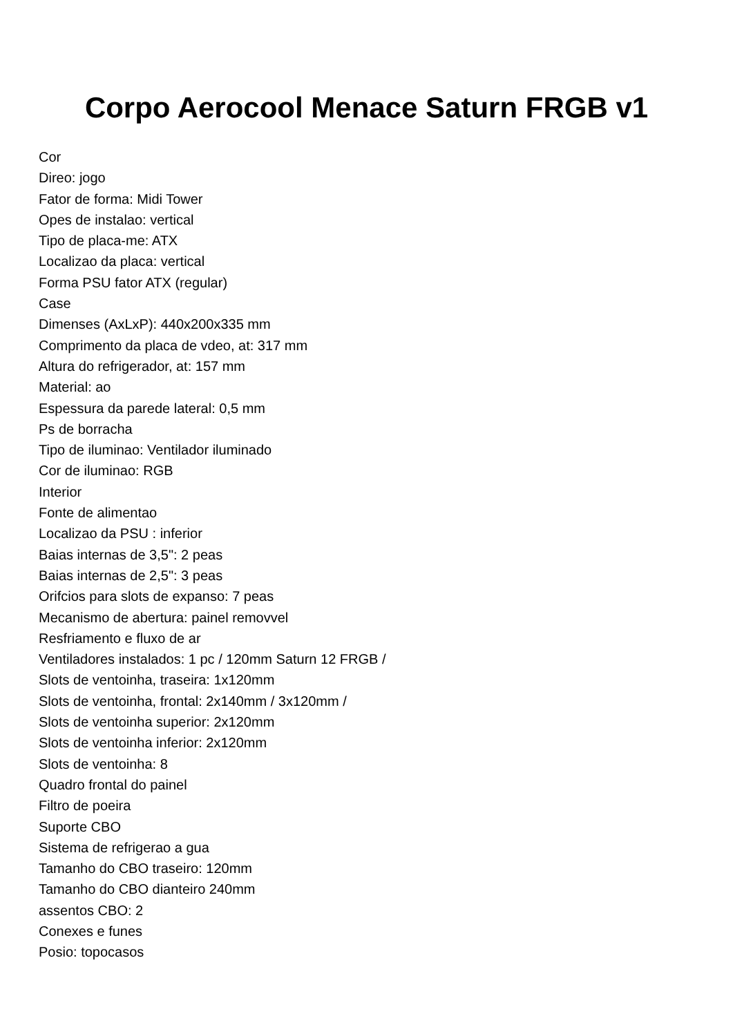Corpo Aerocool Menace Saturn FRGB v1
Cor
Direo: jogo
Fator de forma: Midi Tower
Opes de instalao: vertical
Tipo de placa-me: ATX
Localizao da placa: vertical
Forma PSU fator ATX (regular)
Case
Dimenses (AxLxP): 440x200x335 mm
Comprimento da placa de vdeo, at: 317 mm
Altura do refrigerador, at: 157 mm
Material: ao
Espessura da parede lateral: 0,5 mm
Ps de borracha
Tipo de iluminao: Ventilador iluminado
Cor de iluminao: RGB
Interior
Fonte de alimentao
Localizao da PSU : inferior
Baias internas de 3,5": 2 peas
Baias internas de 2,5": 3 peas
Orifcios para slots de expanso: 7 peas
Mecanismo de abertura: painel removvel
Resfriamento e fluxo de ar
Ventiladores instalados: 1 pc / 120mm Saturn 12 FRGB /
Slots de ventoinha, traseira: 1x120mm
Slots de ventoinha, frontal: 2x140mm / 3x120mm /
Slots de ventoinha superior: 2x120mm
Slots de ventoinha inferior: 2x120mm
Slots de ventoinha: 8
Quadro frontal do painel
Filtro de poeira
Suporte CBO
Sistema de refrigerao a gua
Tamanho do CBO traseiro: 120mm
Tamanho do CBO dianteiro 240mm
assentos CBO: 2
Conexes e funes
Posio: topocasos